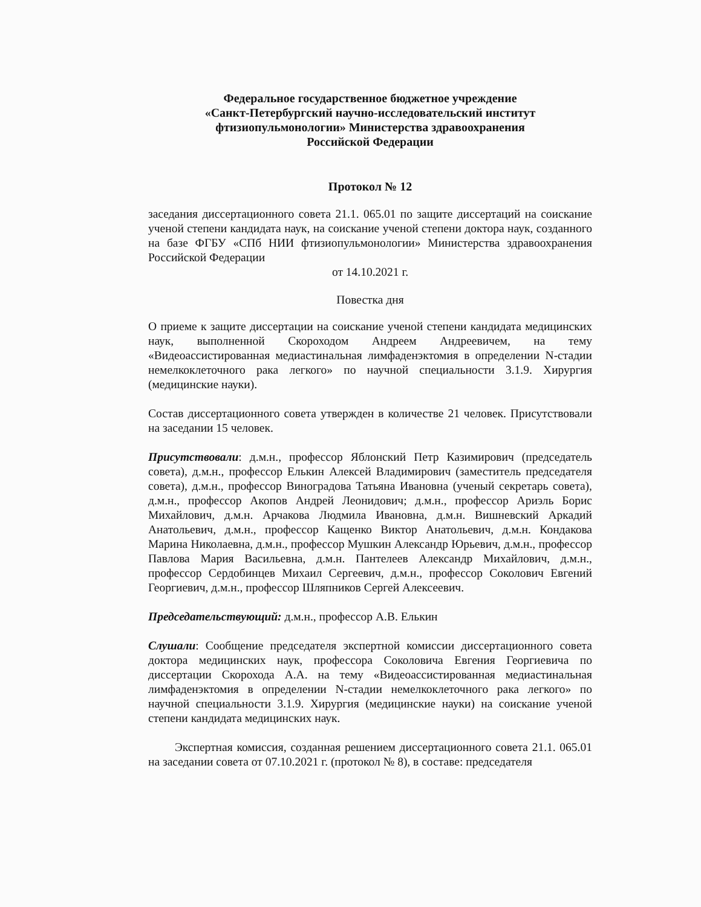Федеральное государственное бюджетное учреждение
«Санкт-Петербургский научно-исследовательский институт
фтизиопульмонологии» Министерства здравоохранения
Российской Федерации
Протокол № 12
заседания диссертационного совета 21.1. 065.01 по защите диссертаций на соискание ученой степени кандидата наук, на соискание ученой степени доктора наук, созданного на базе ФГБУ «СПб НИИ фтизиопульмонологии» Министерства здравоохранения Российской Федерации
от 14.10.2021 г.
Повестка дня
О приеме к защите диссертации на соискание ученой степени кандидата медицинских наук, выполненной Скороходом Андреем Андреевичем, на тему «Видеоассистированная медиастинальная лимфаденэктомия в определении N-стадии немелкоклеточного рака легкого» по научной специальности 3.1.9. Хирургия (медицинские науки).
Состав диссертационного совета утвержден в количестве 21 человек. Присутствовали на заседании 15 человек.
Присутствовали: д.м.н., профессор Яблонский Петр Казимирович (председатель совета), д.м.н., профессор Елькин Алексей Владимирович (заместитель председателя совета), д.м.н., профессор Виноградова Татьяна Ивановна (ученый секретарь совета), д.м.н., профессор Акопов Андрей Леонидович; д.м.н., профессор Ариэль Борис Михайлович, д.м.н. Арчакова Людмила Ивановна, д.м.н. Вишневский Аркадий Анатольевич, д.м.н., профессор Кащенко Виктор Анатольевич, д.м.н. Кондакова Марина Николаевна, д.м.н., профессор Мушкин Александр Юрьевич, д.м.н., профессор Павлова Мария Васильевна, д.м.н. Пантелеев Александр Михайлович, д.м.н., профессор Сердобинцев Михаил Сергеевич, д.м.н., профессор Соколович Евгений Георгиевич, д.м.н., профессор Шляпников Сергей Алексеевич.
Председательствующий: д.м.н., профессор А.В. Елькин
Слушали: Сообщение председателя экспертной комиссии диссертационного совета доктора медицинских наук, профессора Соколовича Евгения Георгиевича по диссертации Скорохода А.А. на тему «Видеоассистированная медиастинальная лимфаденэктомия в определении N-стадии немелкоклеточного рака легкого» по научной специальности 3.1.9. Хирургия (медицинские науки) на соискание ученой степени кандидата медицинских наук.
Экспертная комиссия, созданная решением диссертационного совета 21.1. 065.01 на заседании совета от 07.10.2021 г. (протокол № 8), в составе: председателя